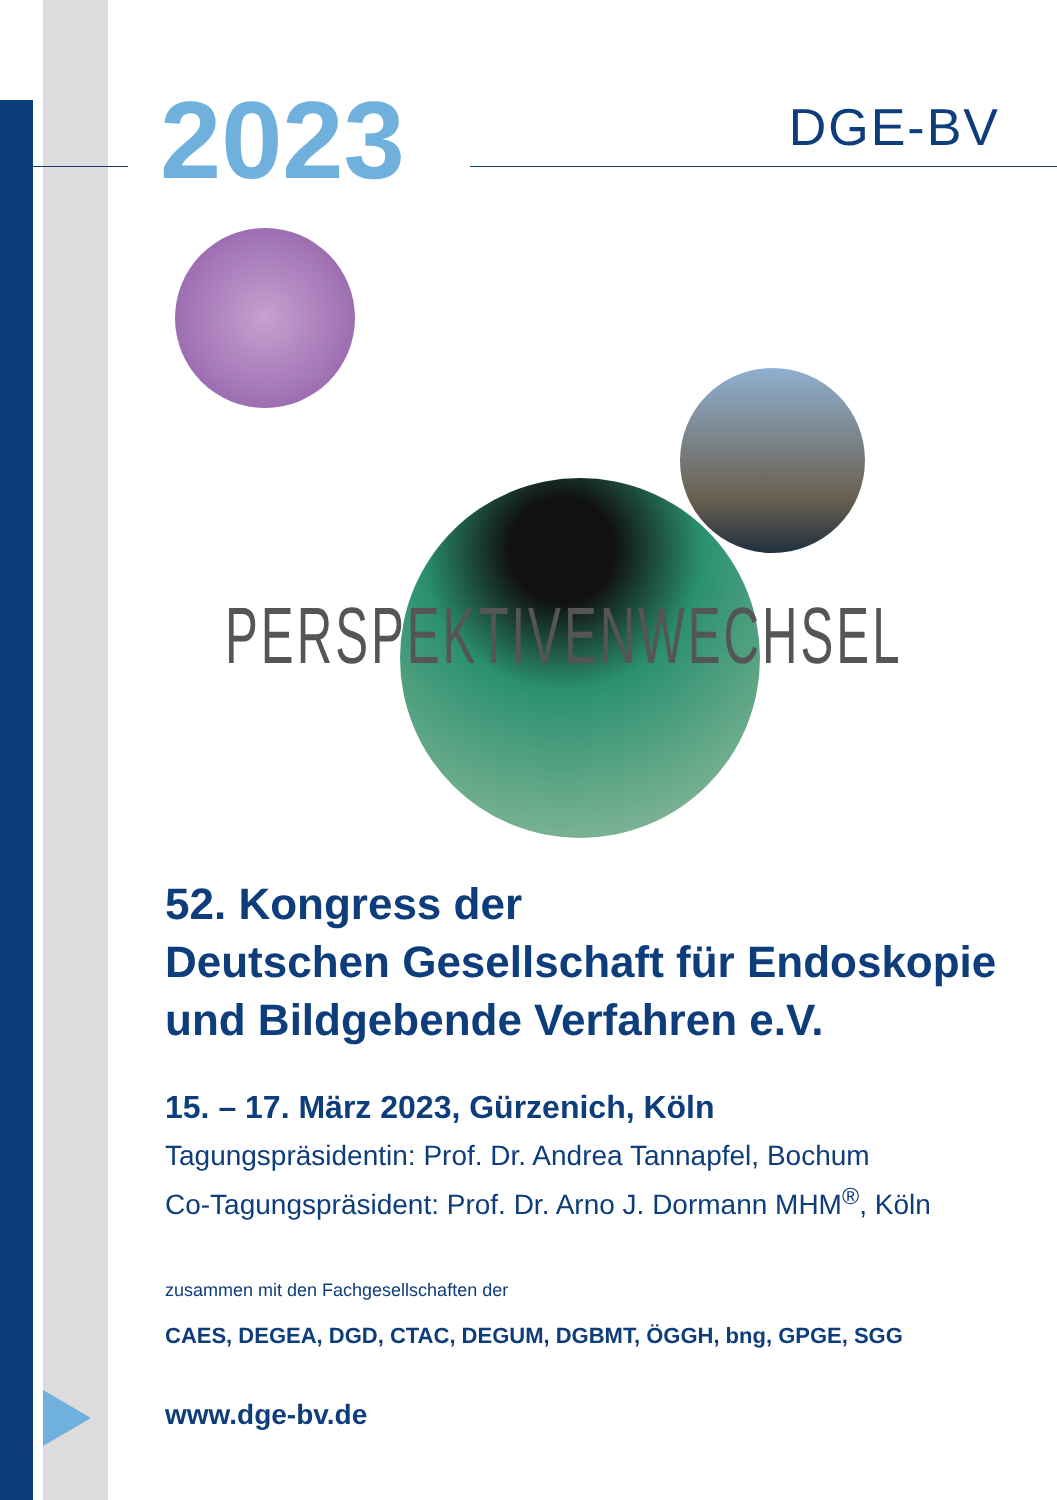2023
DGE-BV
PERSPEKTIVENWECHSEL
52. Kongress der
Deutschen Gesellschaft für Endoskopie
und Bildgebende Verfahren e.V.
15. – 17. März 2023, Gürzenich, Köln
Tagungspräsidentin: Prof. Dr. Andrea Tannapfel, Bochum
Co-Tagungspräsident: Prof. Dr. Arno J. Dormann MHM<sup>®</sup>, Köln
zusammen mit den Fachgesellschaften der
CAES, DEGEA, DGD, CTAC, DEGUM, DGBMT, ÖGGH, bng, GPGE, SGG
www.dge-bv.de